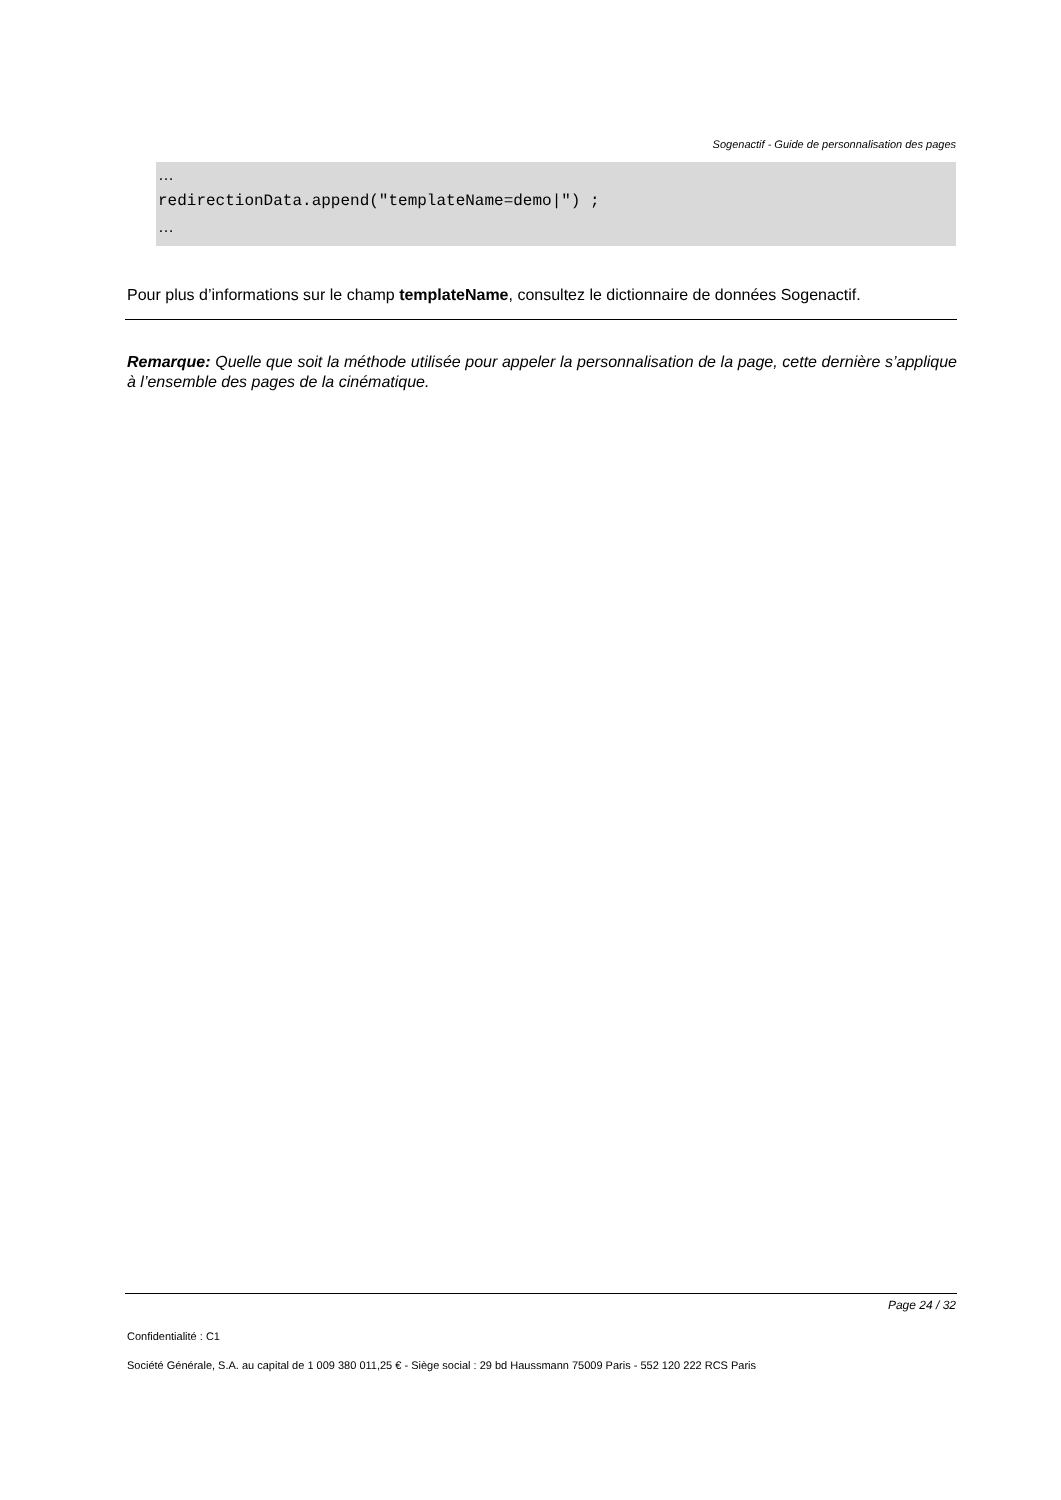Sogenactif - Guide de personnalisation des pages
…
redirectionData.append("templateName=demo|") ;
…
Pour plus d’informations sur le champ templateName, consultez le dictionnaire de données Sogenactif.
Remarque: Quelle que soit la méthode utilisée pour appeler la personnalisation de la page, cette dernière s’applique à l’ensemble des pages de la cinématique.
Page 24 / 32
Confidentialité : C1
Société Générale, S.A. au capital de 1 009 380 011,25 € - Siège social : 29 bd Haussmann 75009 Paris - 552 120 222 RCS Paris